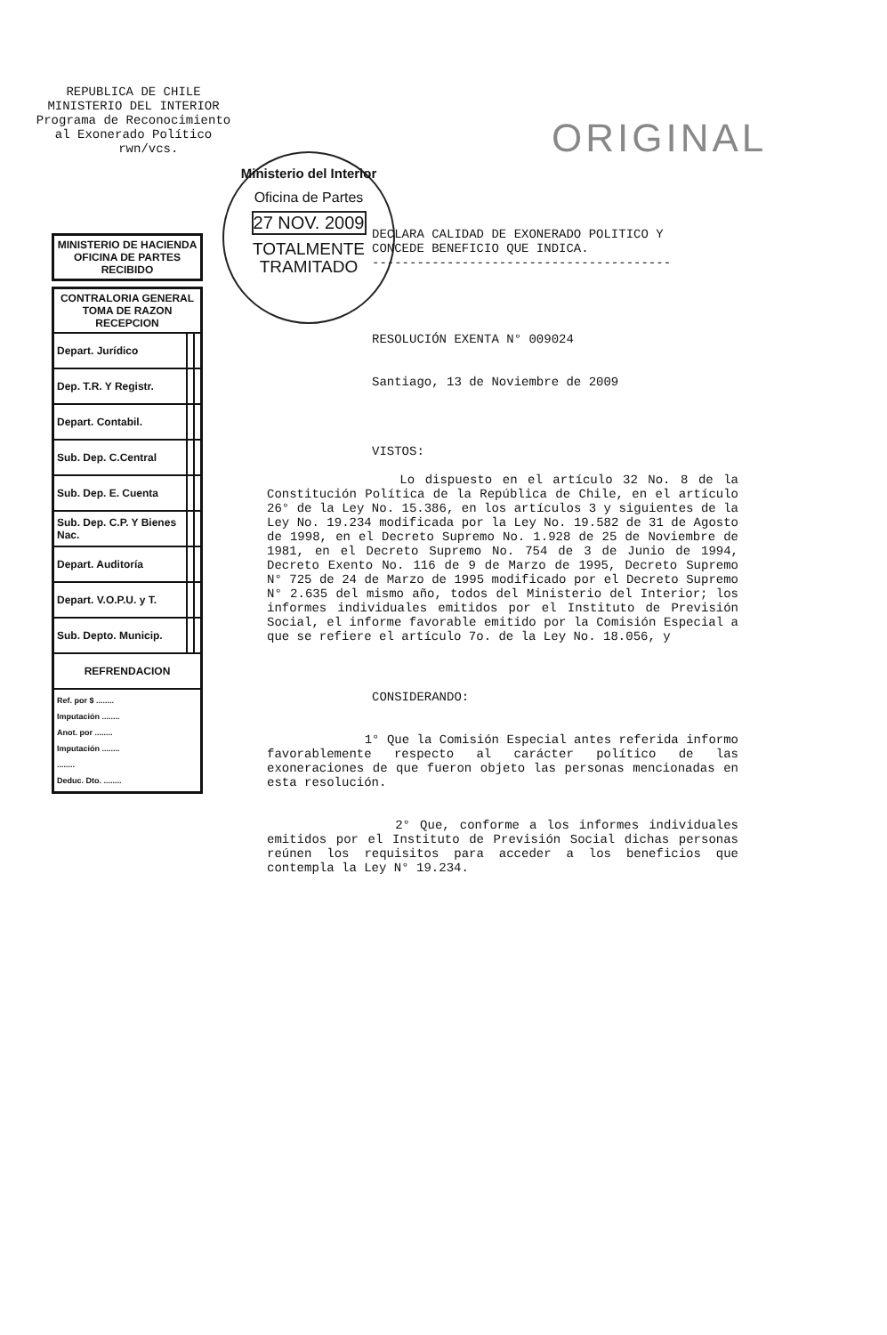REPUBLICA DE CHILE
MINISTERIO DEL INTERIOR
Programa de Reconocimiento
al Exonerado Político
rwn/vcs.
ORIGINAL
Ministerio del Interior
Oficina de Partes
27 NOV. 2009
TOTALMENTE
TRAMITADO
| MINISTERIO DE HACIENDA OFICINA DE PARTES RECIBIDO |
| CONTRALORIA GENERAL TOMA DE RAZON RECEPCION | | |
| Depart. Jurídico | | |
| Dep. T.R. Y Registr. | | |
| Depart. Contabil. | | |
| Sub. Dep. C.Central | | |
| Sub. Dep. E. Cuenta | | |
| Sub. Dep. C.P. Y Bienes Nac. | | |
| Depart. Auditoría | | |
| Depart. V.O.P.U. y T. | | |
| Sub. Depto. Municip. | | |
| REFRENDACION | | |
| Ref. por $ ........ Imputación ........ Anot. por ........ Imputación ........ ........ Deduc. Dto. ........ | | |
DECLARA CALIDAD DE EXONERADO POLITICO Y
CONCEDE BENEFICIO QUE INDICA.
----------------------------------------
RESOLUCIÓN EXENTA N° 009024
Santiago, 13 de Noviembre de 2009
VISTOS:
Lo dispuesto en el artículo 32 No. 8 de la Constitución Política de la República de Chile, en el artículo 26° de la Ley No. 15.386, en los artículos 3 y siguientes de la Ley No. 19.234 modificada por la Ley No. 19.582 de 31 de Agosto de 1998, en el Decreto Supremo No. 1.928 de 25 de Noviembre de 1981, en el Decreto Supremo No. 754 de 3 de Junio de 1994, Decreto Exento No. 116 de 9 de Marzo de 1995, Decreto Supremo N° 725 de 24 de Marzo de 1995 modificado por el Decreto Supremo N° 2.635 del mismo año, todos del Ministerio del Interior; los informes individuales emitidos por el Instituto de Previsión Social, el informe favorable emitido por la Comisión Especial a que se refiere el artículo 7o. de la Ley No. 18.056, y
CONSIDERANDO:
1° Que la Comisión Especial antes referida informo favorablemente respecto al carácter político de las exoneraciones de que fueron objeto las personas mencionadas en esta resolución.
2° Que, conforme a los informes individuales emitidos por el Instituto de Previsión Social dichas personas reúnen los requisitos para acceder a los beneficios que contempla la Ley N° 19.234.